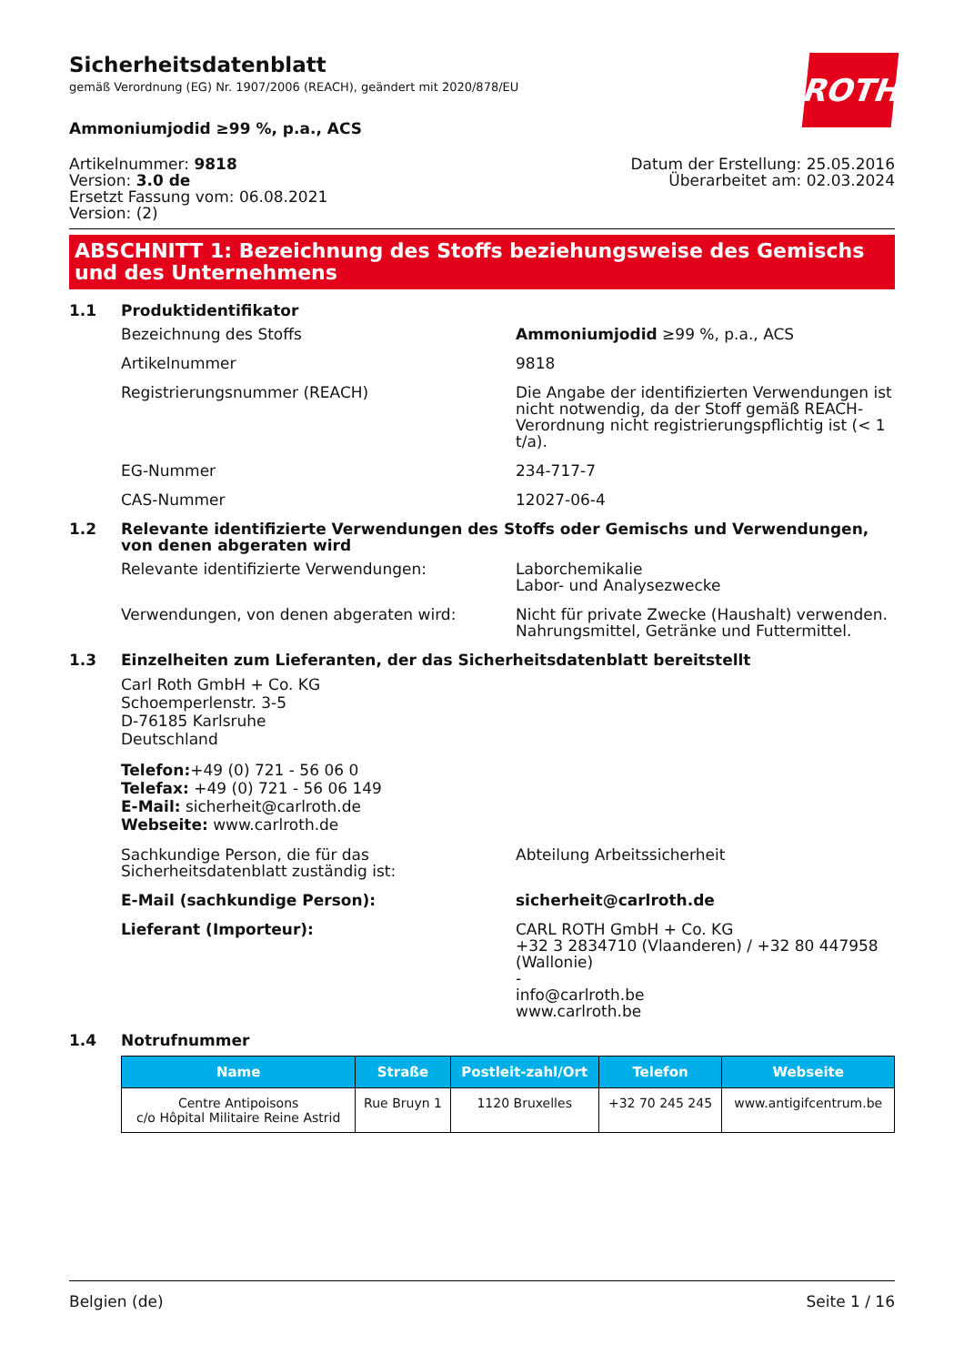ROTH
Sicherheitsdatenblatt
gemäß Verordnung (EG) Nr. 1907/2006 (REACH), geändert mit 2020/878/EU
Ammoniumjodid ≥99 %, p.a., ACS
Artikelnummer: 9818
Version: 3.0 de
Ersetzt Fassung vom: 06.08.2021
Version: (2)
Datum der Erstellung: 25.05.2016
Überarbeitet am: 02.03.2024
ABSCHNITT 1: Bezeichnung des Stoffs beziehungsweise des Gemischs und des Unternehmens
1.1 Produktidentifikator
Bezeichnung des Stoffs Ammoniumjodid ≥99 %, p.a., ACS
Artikelnummer 9818
Registrierungsnummer (REACH) Die Angabe der identifizierten Verwendungen ist nicht notwendig, da der Stoff gemäß REACH-Verordnung nicht registrierungspflichtig ist (< 1 t/a).
EG-Nummer 234-717-7
CAS-Nummer 12027-06-4
1.2 Relevante identifizierte Verwendungen des Stoffs oder Gemischs und Verwendungen, von denen abgeraten wird
Relevante identifizierte Verwendungen: Laborchemikalie
Labor- und Analysezwecke
Verwendungen, von denen abgeraten wird: Nicht für private Zwecke (Haushalt) verwenden.
Nahrungsmittel, Getränke und Futtermittel.
1.3 Einzelheiten zum Lieferanten, der das Sicherheitsdatenblatt bereitstellt
Carl Roth GmbH + Co. KG
Schoemperlenstr. 3-5
D-76185 Karlsruhe
Deutschland
Telefon:+49 (0) 721 - 56 06 0
Telefax: +49 (0) 721 - 56 06 149
E-Mail: sicherheit@carlroth.de
Webseite: www.carlroth.de
Sachkundige Person, die für das Sicherheitsdatenblatt zuständig ist:
Abteilung Arbeitssicherheit
E-Mail (sachkundige Person): sicherheit@carlroth.de
Lieferant (Importeur): CARL ROTH GmbH + Co. KG
+32 3 2834710 (Vlaanderen) / +32 80 447958 (Wallonie)
-
info@carlroth.be
www.carlroth.be
1.4 Notrufnummer
| Name | Straße | Postleit-zahl/Ort | Telefon | Webseite |
| --- | --- | --- | --- | --- |
| Centre Antipoisons c/o Hôpital Militaire Reine Astrid | Rue Bruyn 1 | 1120 Bruxelles | +32 70 245 245 | www.antigifcentrum.be |
Belgien (de) Seite 1 / 16